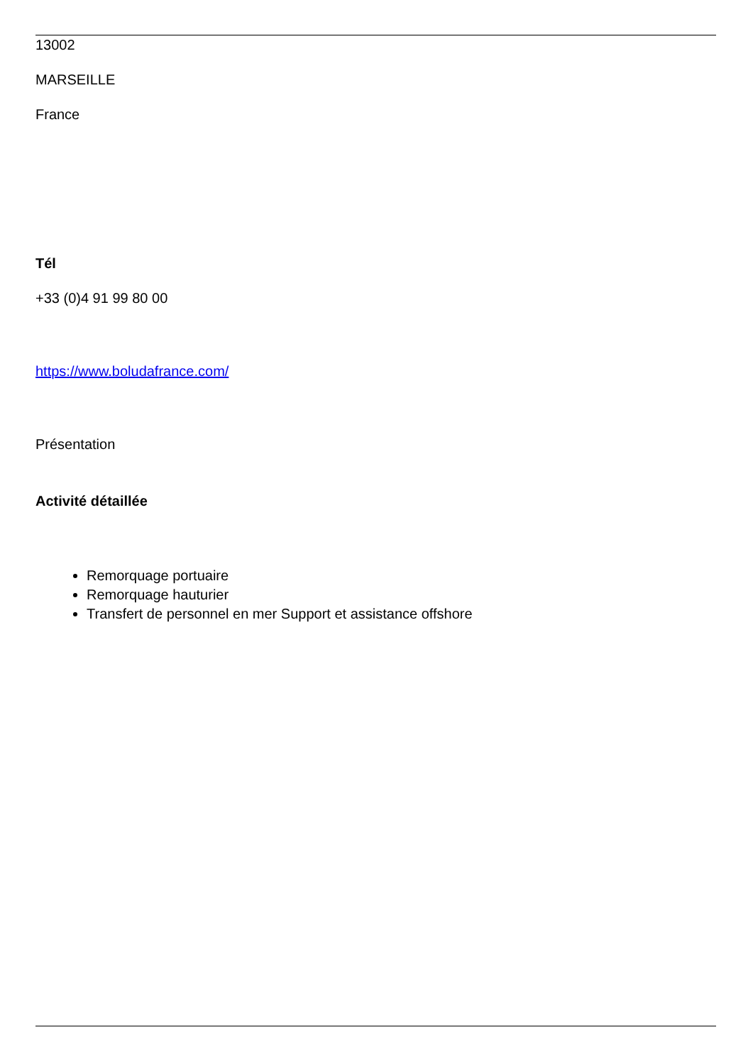13002
MARSEILLE
France
Tél
+33 (0)4 91 99 80 00
https://www.boludafrance.com/
Présentation
Activité détaillée
Remorquage portuaire
Remorquage hauturier
Transfert de personnel en mer Support et assistance offshore